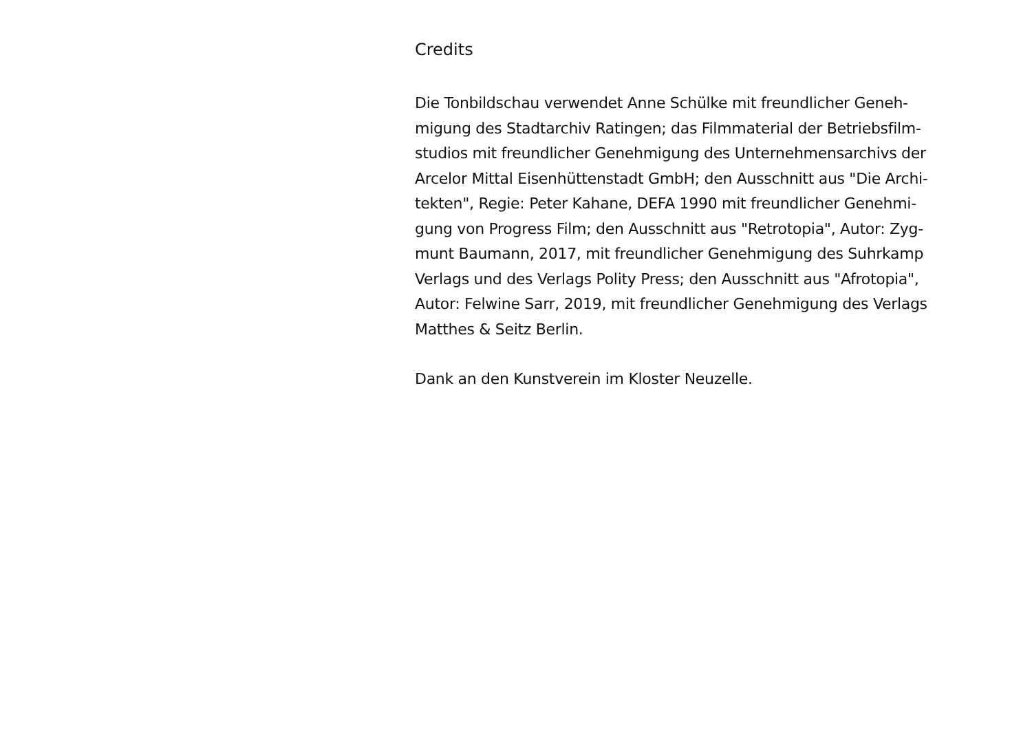Credits
Die Tonbildschau verwendet Anne Schülke mit freundlicher Geneh-
migung des Stadtarchiv Ratingen; das Filmmaterial der Betriebsfilm-
studios mit freundlicher Genehmigung des Unternehmensarchivs der
Arcelor Mittal Eisenhüttenstadt GmbH; den Ausschnitt aus "Die Archi-
tekten", Regie: Peter Kahane, DEFA 1990 mit freundlicher Genehmi-
gung von Progress Film; den Ausschnitt aus "Retrotopia", Autor: Zyg-
munt Baumann, 2017, mit freundlicher Genehmigung des Suhrkamp
Verlags und des Verlags Polity Press; den Ausschnitt aus "Afrotopia",
Autor: Felwine Sarr, 2019, mit freundlicher Genehmigung des Verlags
Matthes & Seitz Berlin.
Dank an den Kunstverein im Kloster Neuzelle.